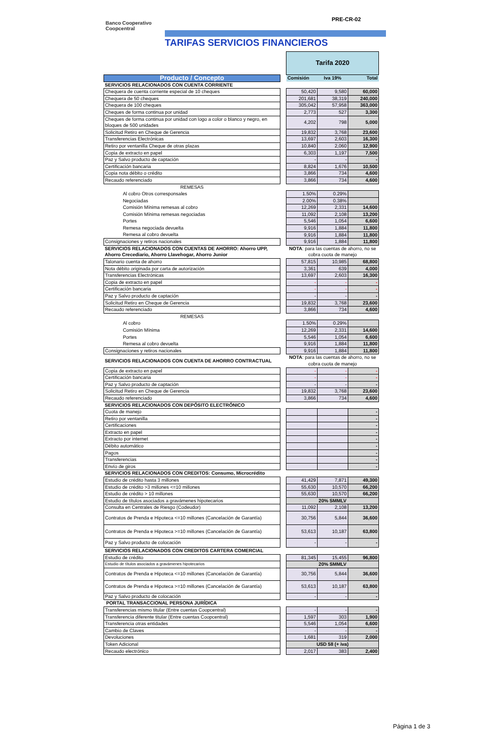PRE-CR-02
Banco Cooperativo
Coopcentral
TARIFAS SERVICIOS FINANCIEROS
| | | Tarifa 2020 | | |
| Producto / Concepto | | Comisión | Iva 19% | Total |
| SERVICIOS RELACIONADOS CON CUENTA CORRIENTE | | | | |
| Chequera de cuenta corriente especial de 10 cheques | | 50,420 | 9,580 | 60,000 |
| Chequera de 50 cheques | | 201,681 | 38,319 | 240,000 |
| Chequera de 100 cheques | | 305,042 | 57,958 | 363,000 |
| Cheques de forma continua por unidad | | 2,773 | 527 | 3,300 |
| Cheques de forma continua por unidad con logo a color o blanco y negro, en bloques de 500 unidades | | 4,202 | 798 | 5,000 |
| Solicitud Retiro en Cheque de Gerencia | | 19,832 | 3,768 | 23,600 |
| Transferencias Electrónicas | | 13,697 | 2,603 | 16,300 |
| Retiro por ventanilla Cheque de otras plazas | | 10,840 | 2,060 | 12,900 |
| Copia de extracto en papel | | 6,303 | 1,197 | 7,500 |
| Paz y Salvo producto de captación | | - | - | - |
| Certificación bancaria | | 8,824 | 1,676 | 10,500 |
| Copia nota débito o crédito | | 3,866 | 734 | 4,600 |
| Recaudo referenciado | | 3,866 | 734 | 4,600 |
| REMESAS | | | | |
| Al cobro Otros corresponsales | | 1.50% | 0.29% | |
| Negociadas | | 2.00% | 0.38% | |
| Comisión Mínima remesas al cobro | | 12,269 | 2,331 | 14,600 |
| Comisión Mínima remesas negociadas | | 11,092 | 2,108 | 13,200 |
| Portes | | 5,546 | 1,054 | 6,600 |
| Remesa negociada devuelta | | 9,916 | 1,884 | 11,800 |
| Remesa al cobro devuelta | | 9,916 | 1,884 | 11,800 |
| Consignaciones y retiros nacionales | | 9,916 | 1,884 | 11,800 |
| SERVICIOS RELACIONADOS CON CUENTAS DE AHORRO: Ahorro UPP, Ahorro Crecediario, Ahorro Llavehogar, Ahorro Junior | | NOTA : para las cuentas de ahorro, no se cobra cuota de manejo | | |
| Talonario cuenta de ahorro | | 57,815 | 10,985 | 68,800 |
| Nota débito originada por carta de autorización | | 3,361 | 639 | 4,000 |
| Transferencias Electrónicas | | 13,697 | 2,603 | 16,300 |
| Copia de extracto en papel | | - | - | - |
| Certificación bancaria | | - | - | - |
| Paz y Salvo producto de captación | | - | - | - |
| Solicitud Retiro en Cheque de Gerencia | | 19,832 | 3,768 | 23,600 |
| Recaudo referenciado | | 3,866 | 734 | 4,600 |
| REMESAS | | | | |
| Al cobro | | 1.50% | 0.29% | |
| Comisión Mínima | | 12,269 | 2,331 | 14,600 |
| Portes | | 5,546 | 1,054 | 6,600 |
| Remesa al cobro devuelta | | 9,916 | 1,884 | 11,800 |
| Consignaciones y retiros nacionales | | 9,916 | 1,884 | 11,800 |
| SERVICIOS RELACIONADOS CON CUENTA DE AHORRO CONTRACTUAL | | NOTA : para las cuentas de ahorro, no se cobra cuota de manejo | | |
| Copia de extracto en papel | | - | - | - |
| Certificación bancaria | | - | - | - |
| Paz y Salvo producto de captación | | - | - | - |
| Solicitud Retiro en Cheque de Gerencia | | 19,832 | 3,768 | 23,600 |
| Recaudo referenciado | | 3,866 | 734 | 4,600 |
| SERVICIOS RELACIONADOS CON DEPÓSITO ELECTRÓNICO | | | | |
| Cuota de manejo | | | | - |
| Retiro por ventanilla | | | | - |
| Certificaciones | | | | - |
| Extracto en papel | | | | - |
| Extracto por internet | | | | - |
| Débito automático | | | | - |
| Pagos | | | | - |
| Transferencias | | | | - |
| Envío de giros | | | | - |
| SERVICIOS RELACIONADOS CON CREDITOS: Consumo, Microcrédito | | | | |
| Estudio de crédito hasta 3 millones | | 41,429 | 7,871 | 49,300 |
| Estudio de crédito >3 millones <=10 millones | | 55,630 | 10,570 | 66,200 |
| Estudio de crédito > 10 millones | | 55,630 | 10,570 | 66,200 |
| Estudio de títulos asociados a gravámenes hipotecarios | | 20% SMMLV | | |
| Consulta en Centrales de Riesgo (Codeudor) | | 11,092 | 2,108 | 13,200 |
| Contratos de Prenda e Hipoteca <=10 millones (Cancelación de Garantía) | | 30,756 | 5,844 | 36,600 |
| Contratos de Prenda e Hipoteca >=10 millones (Cancelación de Garantía) | | 53,613 | 10,187 | 63,800 |
| Paz y Salvo producto de colocación | | - | - | - |
| SERVICIOS RELACIONADOS CON CREDITOS CARTERA COMERCIAL | | | | |
| Estudio de crédito | | 81,345 | 15,455 | 96,800 |
| Estudio de títulos asociados a gravámenes hipotecarios | | 20% SMMLV | | |
| Contratos de Prenda e Hipoteca <=10 millones (Cancelación de Garantía) | | 30,756 | 5,844 | 36,600 |
| Contratos de Prenda e Hipoteca >=10 millones (Cancelación de Garantía) | | 53,613 | 10,187 | 63,800 |
| Paz y Salvo producto de colocación | | - | - | - |
| PORTAL TRANSACCIONAL PERSONA JURÍDICA | | | | |
| Transferencias mismo titular (Entre cuentas Coopcentral) | | - | - | - |
| Transferencia diferente titular (Entre cuentas Coopcentral) | | 1,597 | 303 | 1,900 |
| Transferencia otras entidades | | 5,546 | 1,054 | 6,600 |
| Cambio de Claves | | - | - | - |
| Devoluciones | | 1,681 | 319 | 2,000 |
| Token Adicional | | USD 58 (+ iva) | | |
| Recaudo electrónico | | 2,017 | 383 | 2,400 |
Página 1 de 3